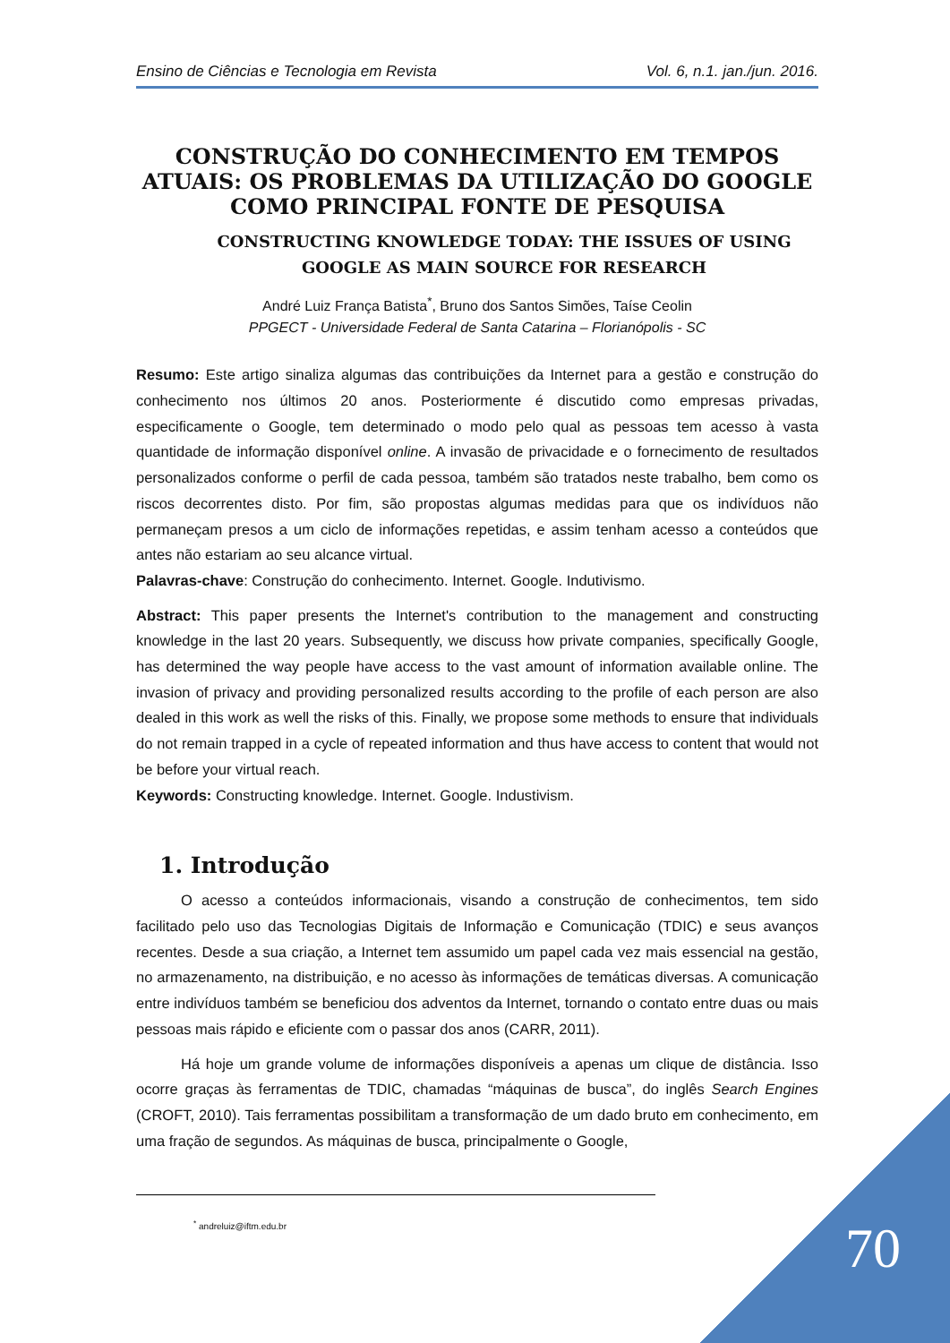Ensino de Ciências e Tecnologia em Revista Vol. 6, n.1. jan./jun. 2016.
CONSTRUÇÃO DO CONHECIMENTO EM TEMPOS ATUAIS: OS PROBLEMAS DA UTILIZAÇÃO DO GOOGLE COMO PRINCIPAL FONTE DE PESQUISA
CONSTRUCTING KNOWLEDGE TODAY: THE ISSUES OF USING GOOGLE AS MAIN SOURCE FOR RESEARCH
André Luiz França Batista<sup>*</sup>, Bruno dos Santos Simões, Taíse Ceolin
PPGECT - Universidade Federal de Santa Catarina – Florianópolis - SC
Resumo: Este artigo sinaliza algumas das contribuições da Internet para a gestão e construção do conhecimento nos últimos 20 anos. Posteriormente é discutido como empresas privadas, especificamente o Google, tem determinado o modo pelo qual as pessoas tem acesso à vasta quantidade de informação disponível online. A invasão de privacidade e o fornecimento de resultados personalizados conforme o perfil de cada pessoa, também são tratados neste trabalho, bem como os riscos decorrentes disto. Por fim, são propostas algumas medidas para que os indivíduos não permaneçam presos a um ciclo de informações repetidas, e assim tenham acesso a conteúdos que antes não estariam ao seu alcance virtual.
Palavras-chave: Construção do conhecimento. Internet. Google. Indutivismo.
Abstract: This paper presents the Internet's contribution to the management and constructing knowledge in the last 20 years. Subsequently, we discuss how private companies, specifically Google, has determined the way people have access to the vast amount of information available online. The invasion of privacy and providing personalized results according to the profile of each person are also dealed in this work as well the risks of this. Finally, we propose some methods to ensure that individuals do not remain trapped in a cycle of repeated information and thus have access to content that would not be before your virtual reach.
Keywords: Constructing knowledge. Internet. Google. Industivism.
1. Introdução
O acesso a conteúdos informacionais, visando a construção de conhecimentos, tem sido facilitado pelo uso das Tecnologias Digitais de Informação e Comunicação (TDIC) e seus avanços recentes. Desde a sua criação, a Internet tem assumido um papel cada vez mais essencial na gestão, no armazenamento, na distribuição, e no acesso às informações de temáticas diversas. A comunicação entre indivíduos também se beneficiou dos adventos da Internet, tornando o contato entre duas ou mais pessoas mais rápido e eficiente com o passar dos anos (CARR, 2011).
Há hoje um grande volume de informações disponíveis a apenas um clique de distância. Isso ocorre graças às ferramentas de TDIC, chamadas “máquinas de busca”, do inglês Search Engines (CROFT, 2010). Tais ferramentas possibilitam a transformação de um dado bruto em conhecimento, em uma fração de segundos. As máquinas de busca, principalmente o Google,
<sup>*</sup> andreluiz@iftm.edu.br
70